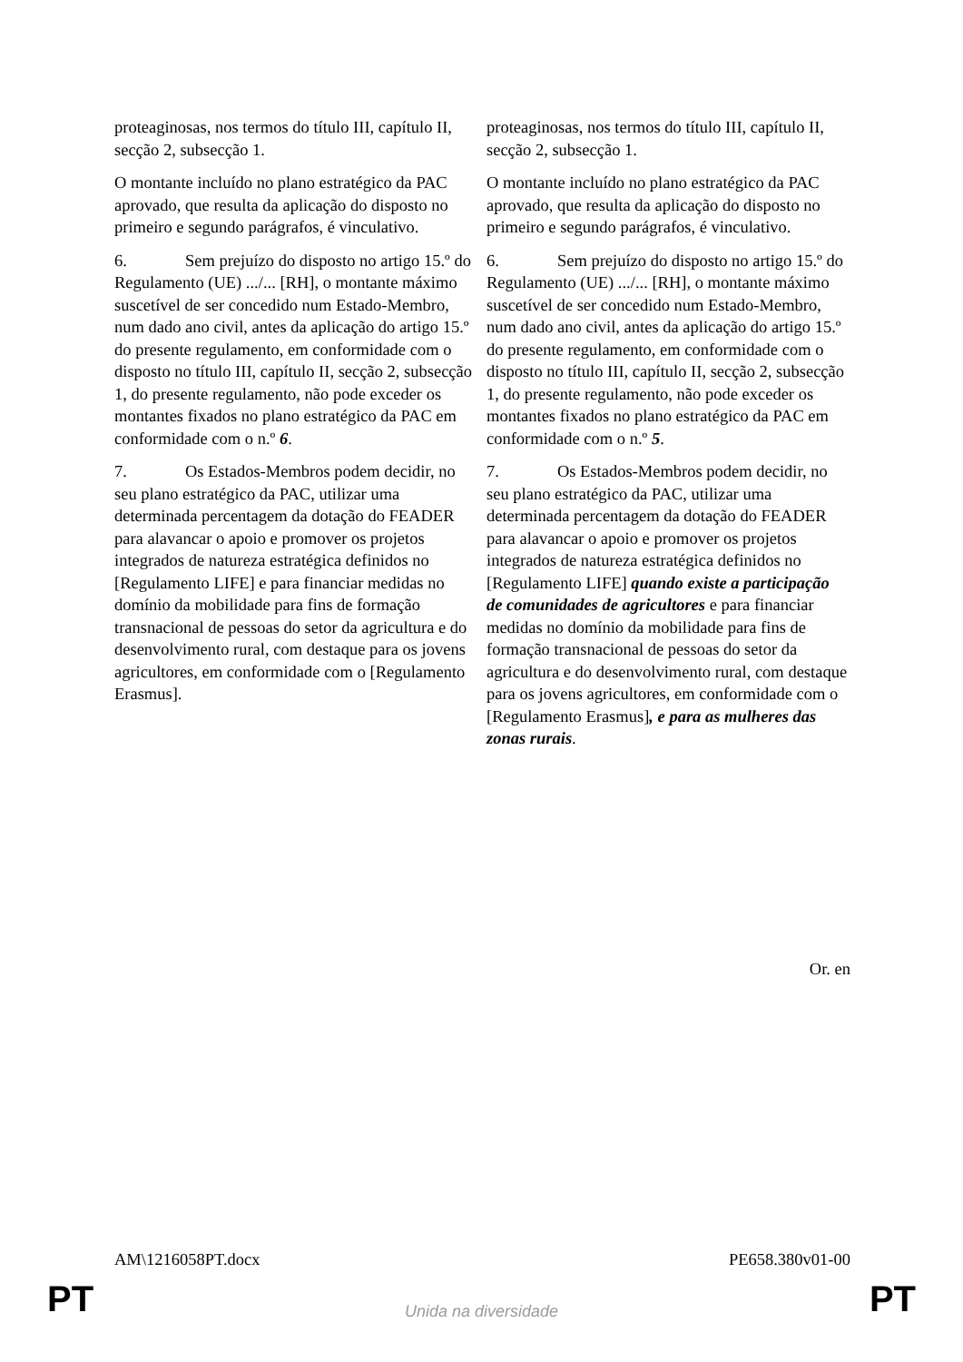| proteaginosas, nos termos do título III, capítulo II, secção 2, subsecção 1. O montante incluído no plano estratégico da PAC aprovado, que resulta da aplicação do disposto no primeiro e segundo parágrafos, é vinculativo. 6. Sem prejuízo do disposto no artigo 15.º do Regulamento (UE) .../... [RH], o montante máximo suscetível de ser concedido num Estado-Membro, num dado ano civil, antes da aplicação do artigo 15.º do presente regulamento, em conformidade com o disposto no título III, capítulo II, secção 2, subsecção 1, do presente regulamento, não pode exceder os montantes fixados no plano estratégico da PAC em conformidade com o n.º 6 . 7. Os Estados-Membros podem decidir, no seu plano estratégico da PAC, utilizar uma determinada percentagem da dotação do FEADER para alavancar o apoio e promover os projetos integrados de natureza estratégica definidos no [Regulamento LIFE] e para financiar medidas no domínio da mobilidade para fins de formação transnacional de pessoas do setor da agricultura e do desenvolvimento rural, com destaque para os jovens agricultores, em conformidade com o [Regulamento Erasmus]. | proteaginosas, nos termos do título III, capítulo II, secção 2, subsecção 1. O montante incluído no plano estratégico da PAC aprovado, que resulta da aplicação do disposto no primeiro e segundo parágrafos, é vinculativo. 6. Sem prejuízo do disposto no artigo 15.º do Regulamento (UE) .../... [RH], o montante máximo suscetível de ser concedido num Estado-Membro, num dado ano civil, antes da aplicação do artigo 15.º do presente regulamento, em conformidade com o disposto no título III, capítulo II, secção 2, subsecção 1, do presente regulamento, não pode exceder os montantes fixados no plano estratégico da PAC em conformidade com o n.º 5 . 7. Os Estados-Membros podem decidir, no seu plano estratégico da PAC, utilizar uma determinada percentagem da dotação do FEADER para alavancar o apoio e promover os projetos integrados de natureza estratégica definidos no [Regulamento LIFE] quando existe a participação de comunidades de agricultores e para financiar medidas no domínio da mobilidade para fins de formação transnacional de pessoas do setor da agricultura e do desenvolvimento rural, com destaque para os jovens agricultores, em conformidade com o [Regulamento Erasmus] , e para as mulheres das zonas rurais . |
Or. en
AM\1216058PT.docx PE658.380v01-00
PT
Unida na diversidade PT